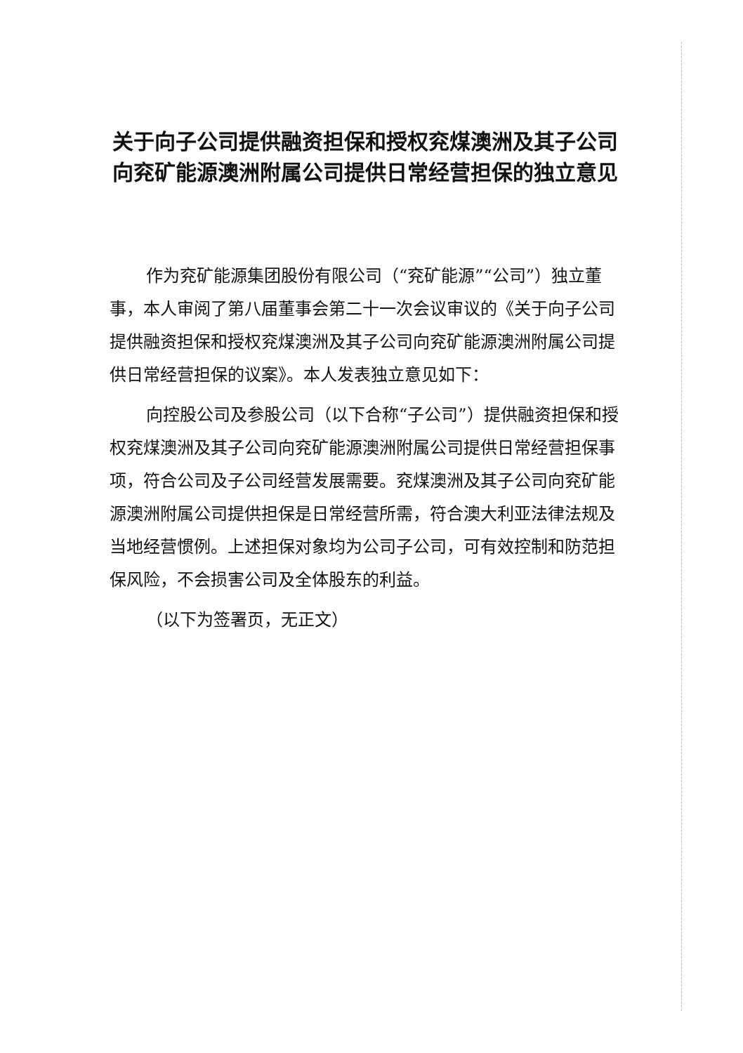关于向子公司提供融资担保和授权兖煤澳洲及其子公司向兖矿能源澳洲附属公司提供日常经营担保的独立意见
作为兖矿能源集团股份有限公司（“兖矿能源”“公司”）独立董事，本人审阅了第八届董事会第二十一次会议审议的《关于向子公司提供融资担保和授权兖煤澳洲及其子公司向兖矿能源澳洲附属公司提供日常经营担保的议案》。本人发表独立意见如下：
向控股公司及参股公司（以下合称“子公司”）提供融资担保和授权兖煤澳洲及其子公司向兖矿能源澳洲附属公司提供日常经营担保事项，符合公司及子公司经营发展需要。兖煤澳洲及其子公司向兖矿能源澳洲附属公司提供担保是日常经营所需，符合澳大利亚法律法规及当地经营惯例。上述担保对象均为公司子公司，可有效控制和防范担保风险，不会损害公司及全体股东的利益。
（以下为签署页，无正文）